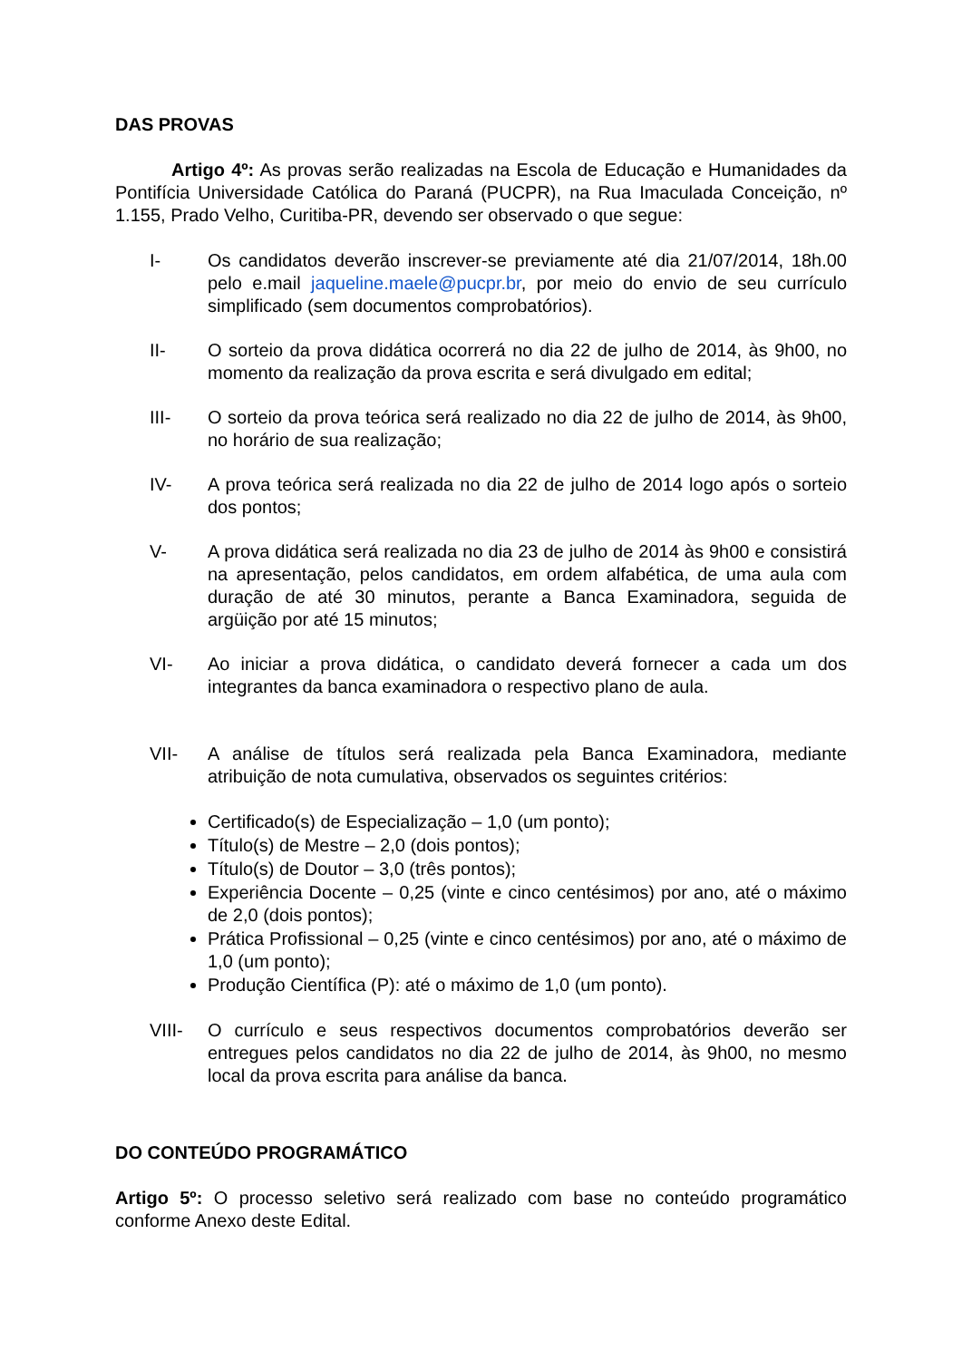DAS PROVAS
Artigo 4º: As provas serão realizadas na Escola de Educação e Humanidades da Pontifícia Universidade Católica do Paraná (PUCPR), na Rua Imaculada Conceição, nº 1.155, Prado Velho, Curitiba-PR, devendo ser observado o que segue:
I- Os candidatos deverão inscrever-se previamente até dia 21/07/2014, 18h.00 pelo e.mail jaqueline.maele@pucpr.br, por meio do envio de seu currículo simplificado (sem documentos comprobatórios).
II- O sorteio da prova didática ocorrerá no dia 22 de julho de 2014, às 9h00, no momento da realização da prova escrita e será divulgado em edital;
III- O sorteio da prova teórica será realizado no dia 22 de julho de 2014, às 9h00, no horário de sua realização;
IV- A prova teórica será realizada no dia 22 de julho de 2014 logo após o sorteio dos pontos;
V- A prova didática será realizada no dia 23 de julho de 2014 às 9h00 e consistirá na apresentação, pelos candidatos, em ordem alfabética, de uma aula com duração de até 30 minutos, perante a Banca Examinadora, seguida de argüição por até 15 minutos;
VI- Ao iniciar a prova didática, o candidato deverá fornecer a cada um dos integrantes da banca examinadora o respectivo plano de aula.
VII- A análise de títulos será realizada pela Banca Examinadora, mediante atribuição de nota cumulativa, observados os seguintes critérios:
Certificado(s) de Especialização – 1,0 (um ponto);
Título(s) de Mestre – 2,0 (dois pontos);
Título(s) de Doutor – 3,0 (três pontos);
Experiência Docente – 0,25 (vinte e cinco centésimos) por ano, até o máximo de 2,0 (dois pontos);
Prática Profissional – 0,25 (vinte e cinco centésimos) por ano, até o máximo de 1,0 (um ponto);
Produção Científica (P): até o máximo de 1,0 (um ponto).
VIII- O currículo e seus respectivos documentos comprobatórios deverão ser entregues pelos candidatos no dia 22 de julho de 2014, às 9h00, no mesmo local da prova escrita para análise da banca.
DO CONTEÚDO PROGRAMÁTICO
Artigo 5º: O processo seletivo será realizado com base no conteúdo programático conforme Anexo deste Edital.